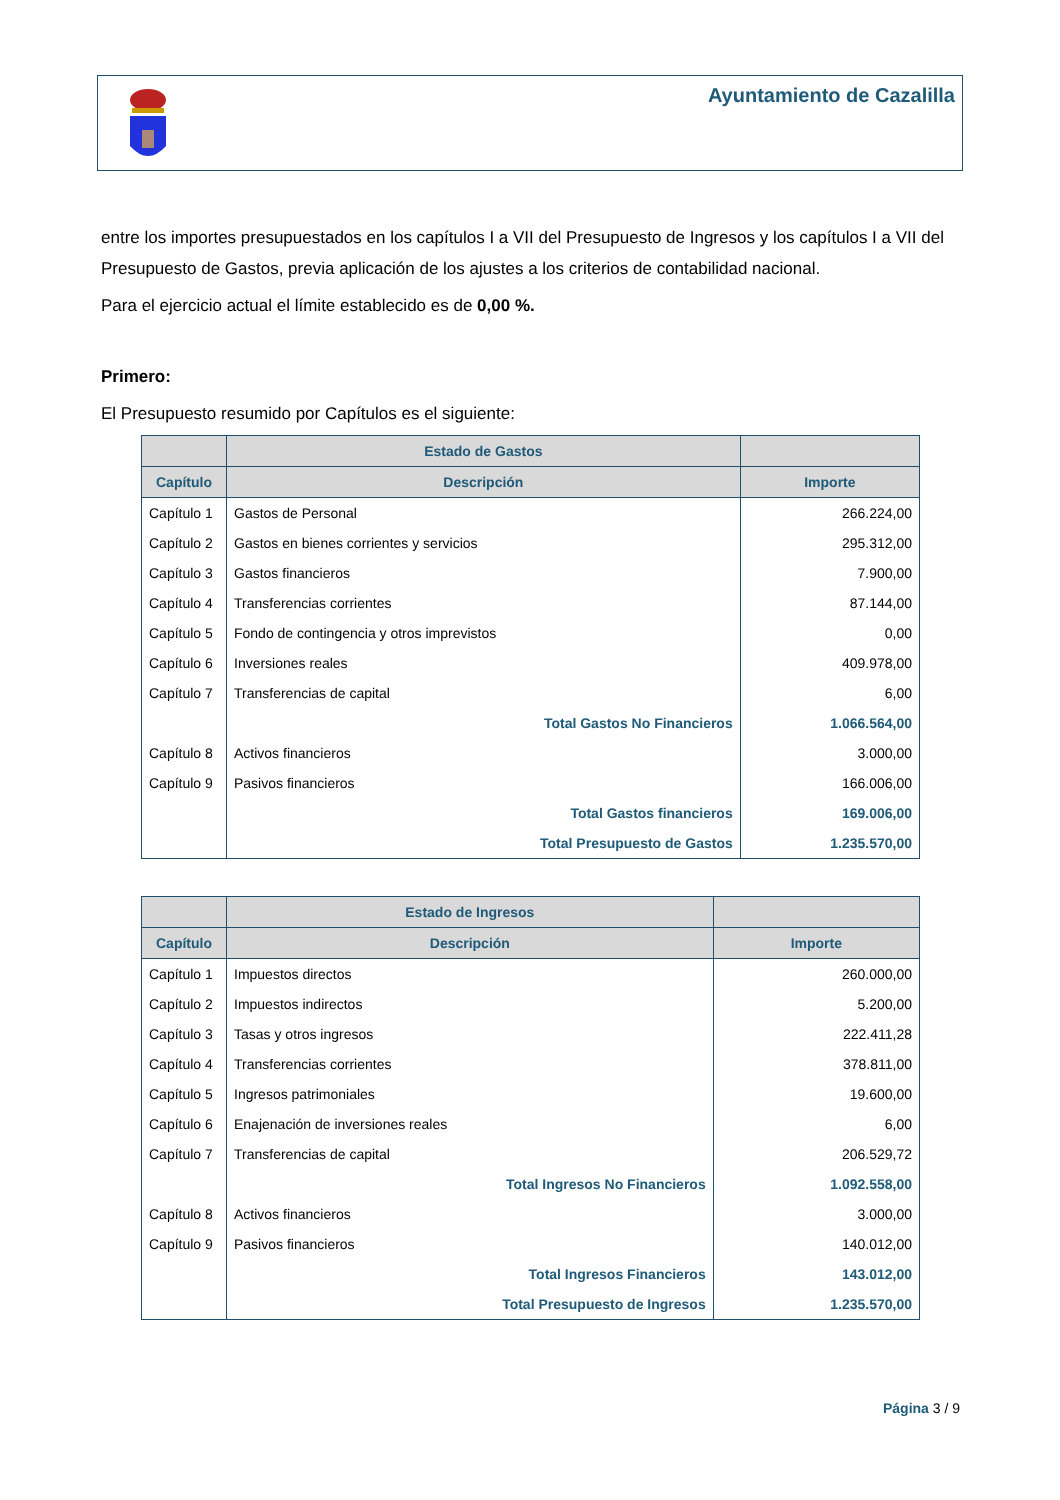Ayuntamiento de Cazalilla
entre los importes presupuestados en los capítulos I a VII del Presupuesto de Ingresos y los capítulos I a VII del Presupuesto de Gastos, previa aplicación de los ajustes a los criterios de contabilidad nacional.
Para el ejercicio actual el límite establecido es de 0,00 %.
Primero:
El Presupuesto resumido por Capítulos es el siguiente:
| | Estado de Gastos | |
| --- | --- | --- |
| Capítulo | Descripción | Importe |
| Capítulo 1 | Gastos de Personal | 266.224,00 |
| Capítulo 2 | Gastos en bienes corrientes y servicios | 295.312,00 |
| Capítulo 3 | Gastos financieros | 7.900,00 |
| Capítulo 4 | Transferencias corrientes | 87.144,00 |
| Capítulo 5 | Fondo de contingencia y otros imprevistos | 0,00 |
| Capítulo 6 | Inversiones reales | 409.978,00 |
| Capítulo 7 | Transferencias de capital | 6,00 |
| | Total Gastos No Financieros | 1.066.564,00 |
| Capítulo 8 | Activos financieros | 3.000,00 |
| Capítulo 9 | Pasivos financieros | 166.006,00 |
| | Total Gastos financieros | 169.006,00 |
| | Total Presupuesto de Gastos | 1.235.570,00 |
| | Estado de Ingresos | |
| --- | --- | --- |
| Capítulo | Descripción | Importe |
| Capítulo 1 | Impuestos directos | 260.000,00 |
| Capítulo 2 | Impuestos indirectos | 5.200,00 |
| Capítulo 3 | Tasas y otros ingresos | 222.411,28 |
| Capítulo 4 | Transferencias corrientes | 378.811,00 |
| Capítulo 5 | Ingresos patrimoniales | 19.600,00 |
| Capítulo 6 | Enajenación de inversiones reales | 6,00 |
| Capítulo 7 | Transferencias de capital | 206.529,72 |
| | Total Ingresos No Financieros | 1.092.558,00 |
| Capítulo 8 | Activos financieros | 3.000,00 |
| Capítulo 9 | Pasivos financieros | 140.012,00 |
| | Total Ingresos Financieros | 143.012,00 |
| | Total Presupuesto de Ingresos | 1.235.570,00 |
Página 3 / 9